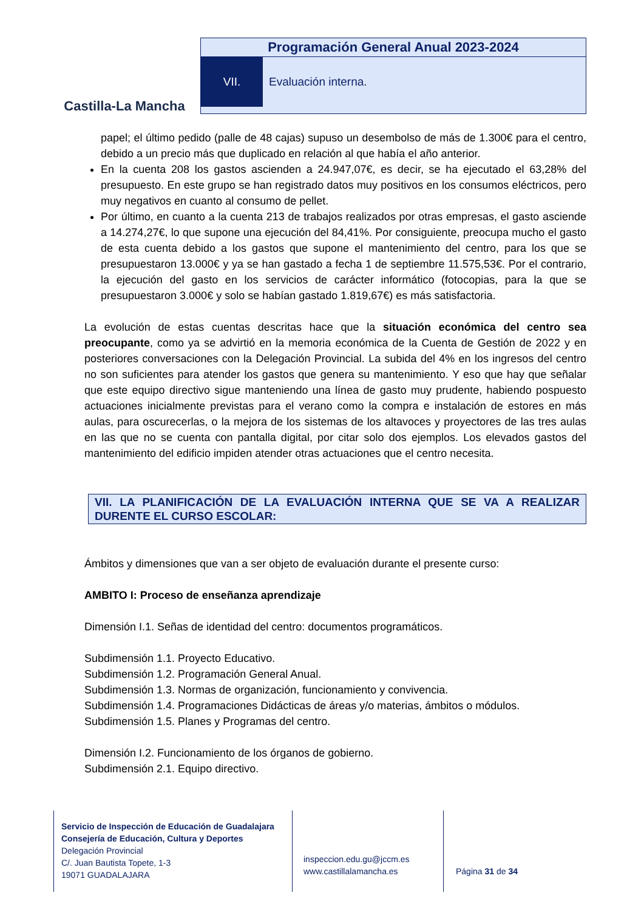Castilla-La Mancha
Programación General Anual 2023-2024
VII. Evaluación interna.
papel; el último pedido (palle de 48 cajas) supuso un desembolso de más de 1.300€ para el centro, debido a un precio más que duplicado en relación al que había el año anterior.
En la cuenta 208 los gastos ascienden a 24.947,07€, es decir, se ha ejecutado el 63,28% del presupuesto. En este grupo se han registrado datos muy positivos en los consumos eléctricos, pero muy negativos en cuanto al consumo de pellet.
Por último, en cuanto a la cuenta 213 de trabajos realizados por otras empresas, el gasto asciende a 14.274,27€, lo que supone una ejecución del 84,41%. Por consiguiente, preocupa mucho el gasto de esta cuenta debido a los gastos que supone el mantenimiento del centro, para los que se presupuestaron 13.000€ y ya se han gastado a fecha 1 de septiembre 11.575,53€. Por el contrario, la ejecución del gasto en los servicios de carácter informático (fotocopias, para la que se presupuestaron 3.000€ y solo se habían gastado 1.819,67€) es más satisfactoria.
La evolución de estas cuentas descritas hace que la situación económica del centro sea preocupante, como ya se advirtió en la memoria económica de la Cuenta de Gestión de 2022 y en posteriores conversaciones con la Delegación Provincial. La subida del 4% en los ingresos del centro no son suficientes para atender los gastos que genera su mantenimiento. Y eso que hay que señalar que este equipo directivo sigue manteniendo una línea de gasto muy prudente, habiendo pospuesto actuaciones inicialmente previstas para el verano como la compra e instalación de estores en más aulas, para oscurecerlas, o la mejora de los sistemas de los altavoces y proyectores de las tres aulas en las que no se cuenta con pantalla digital, por citar solo dos ejemplos. Los elevados gastos del mantenimiento del edificio impiden atender otras actuaciones que el centro necesita.
VII. LA PLANIFICACIÓN DE LA EVALUACIÓN INTERNA QUE SE VA A REALIZAR DURENTE EL CURSO ESCOLAR:
Ámbitos y dimensiones que van a ser objeto de evaluación durante el presente curso:
AMBITO I: Proceso de enseñanza aprendizaje
Dimensión I.1. Señas de identidad del centro: documentos programáticos.
Subdimensión 1.1. Proyecto Educativo.
Subdimensión 1.2. Programación General Anual.
Subdimensión 1.3. Normas de organización, funcionamiento y convivencia.
Subdimensión 1.4. Programaciones Didácticas de áreas y/o materias, ámbitos o módulos.
Subdimensión 1.5. Planes y Programas del centro.
Dimensión I.2. Funcionamiento de los órganos de gobierno.
Subdimensión 2.1. Equipo directivo.
Servicio de Inspección de Educación de Guadalajara
Consejería de Educación, Cultura y Deportes
Delegación Provincial
C/. Juan Bautista Topete, 1-3
19071 GUADALAJARA
inspeccion.edu.gu@jccm.es
www.castillalamancha.es
Página 31 de 34